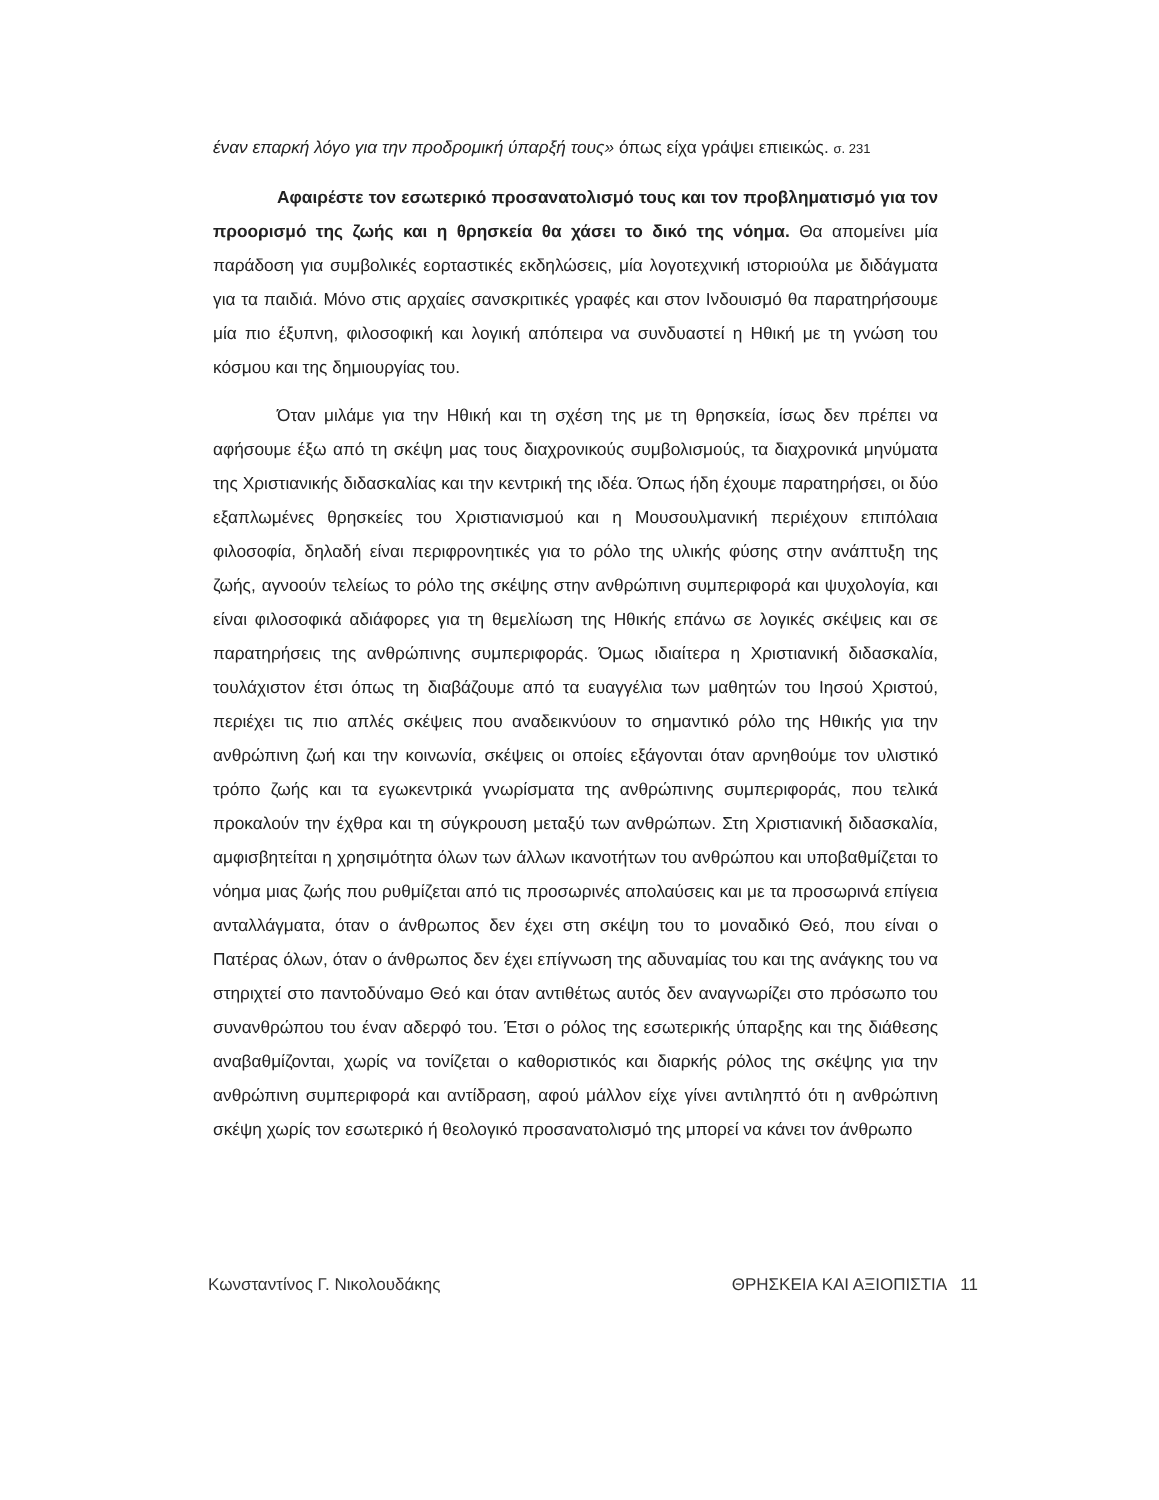έναν επαρκή λόγο για την προδρομική ύπαρξή τους» όπως είχα γράψει επιεικώς. σ. 231
Αφαιρέστε τον εσωτερικό προσανατολισμό τους και τον προβληματισμό για τον προορισμό της ζωής και η θρησκεία θα χάσει το δικό της νόημα. Θα απομείνει μία παράδοση για συμβολικές εορταστικές εκδηλώσεις, μία λογοτεχνική ιστοριούλα με διδάγματα για τα παιδιά. Μόνο στις αρχαίες σανσκριτικές γραφές και στον Ινδουισμό θα παρατηρήσουμε μία πιο έξυπνη, φιλοσοφική και λογική απόπειρα να συνδυαστεί η Ηθική με τη γνώση του κόσμου και της δημιουργίας του.
Όταν μιλάμε για την Ηθική και τη σχέση της με τη θρησκεία, ίσως δεν πρέπει να αφήσουμε έξω από τη σκέψη μας τους διαχρονικούς συμβολισμούς, τα διαχρονικά μηνύματα της Χριστιανικής διδασκαλίας και την κεντρική της ιδέα. Όπως ήδη έχουμε παρατηρήσει, οι δύο εξαπλωμένες θρησκείες του Χριστιανισμού και η Μουσουλμανική περιέχουν επιπόλαια φιλοσοφία, δηλαδή είναι περιφρονητικές για το ρόλο της υλικής φύσης στην ανάπτυξη της ζωής, αγνοούν τελείως το ρόλο της σκέψης στην ανθρώπινη συμπεριφορά και ψυχολογία, και είναι φιλοσοφικά αδιάφορες για τη θεμελίωση της Ηθικής επάνω σε λογικές σκέψεις και σε παρατηρήσεις της ανθρώπινης συμπεριφοράς. Όμως ιδιαίτερα η Χριστιανική διδασκαλία, τουλάχιστον έτσι όπως τη διαβάζουμε από τα ευαγγέλια των μαθητών του Ιησού Χριστού, περιέχει τις πιο απλές σκέψεις που αναδεικνύουν το σημαντικό ρόλο της Ηθικής για την ανθρώπινη ζωή και την κοινωνία, σκέψεις οι οποίες εξάγονται όταν αρνηθούμε τον υλιστικό τρόπο ζωής και τα εγωκεντρικά γνωρίσματα της ανθρώπινης συμπεριφοράς, που τελικά προκαλούν την έχθρα και τη σύγκρουση μεταξύ των ανθρώπων. Στη Χριστιανική διδασκαλία, αμφισβητείται η χρησιμότητα όλων των άλλων ικανοτήτων του ανθρώπου και υποβαθμίζεται το νόημα μιας ζωής που ρυθμίζεται από τις προσωρινές απολαύσεις και με τα προσωρινά επίγεια ανταλλάγματα, όταν ο άνθρωπος δεν έχει στη σκέψη του το μοναδικό Θεό, που είναι ο Πατέρας όλων, όταν ο άνθρωπος δεν έχει επίγνωση της αδυναμίας του και της ανάγκης του να στηριχτεί στο παντοδύναμο Θεό και όταν αντιθέτως αυτός δεν αναγνωρίζει στο πρόσωπο του συνανθρώπου του έναν αδερφό του. Έτσι ο ρόλος της εσωτερικής ύπαρξης και της διάθεσης αναβαθμίζονται, χωρίς να τονίζεται ο καθοριστικός και διαρκής ρόλος της σκέψης για την ανθρώπινη συμπεριφορά και αντίδραση, αφού μάλλον είχε γίνει αντιληπτό ότι η ανθρώπινη σκέψη χωρίς τον εσωτερικό ή θεολογικό προσανατολισμό της μπορεί να κάνει τον άνθρωπο
Κωνσταντίνος Γ. Νικολουδάκης ΘΡΗΣΚΕΙΑ ΚΑΙ ΑΞΙΟΠΙΣΤΙΑ 11